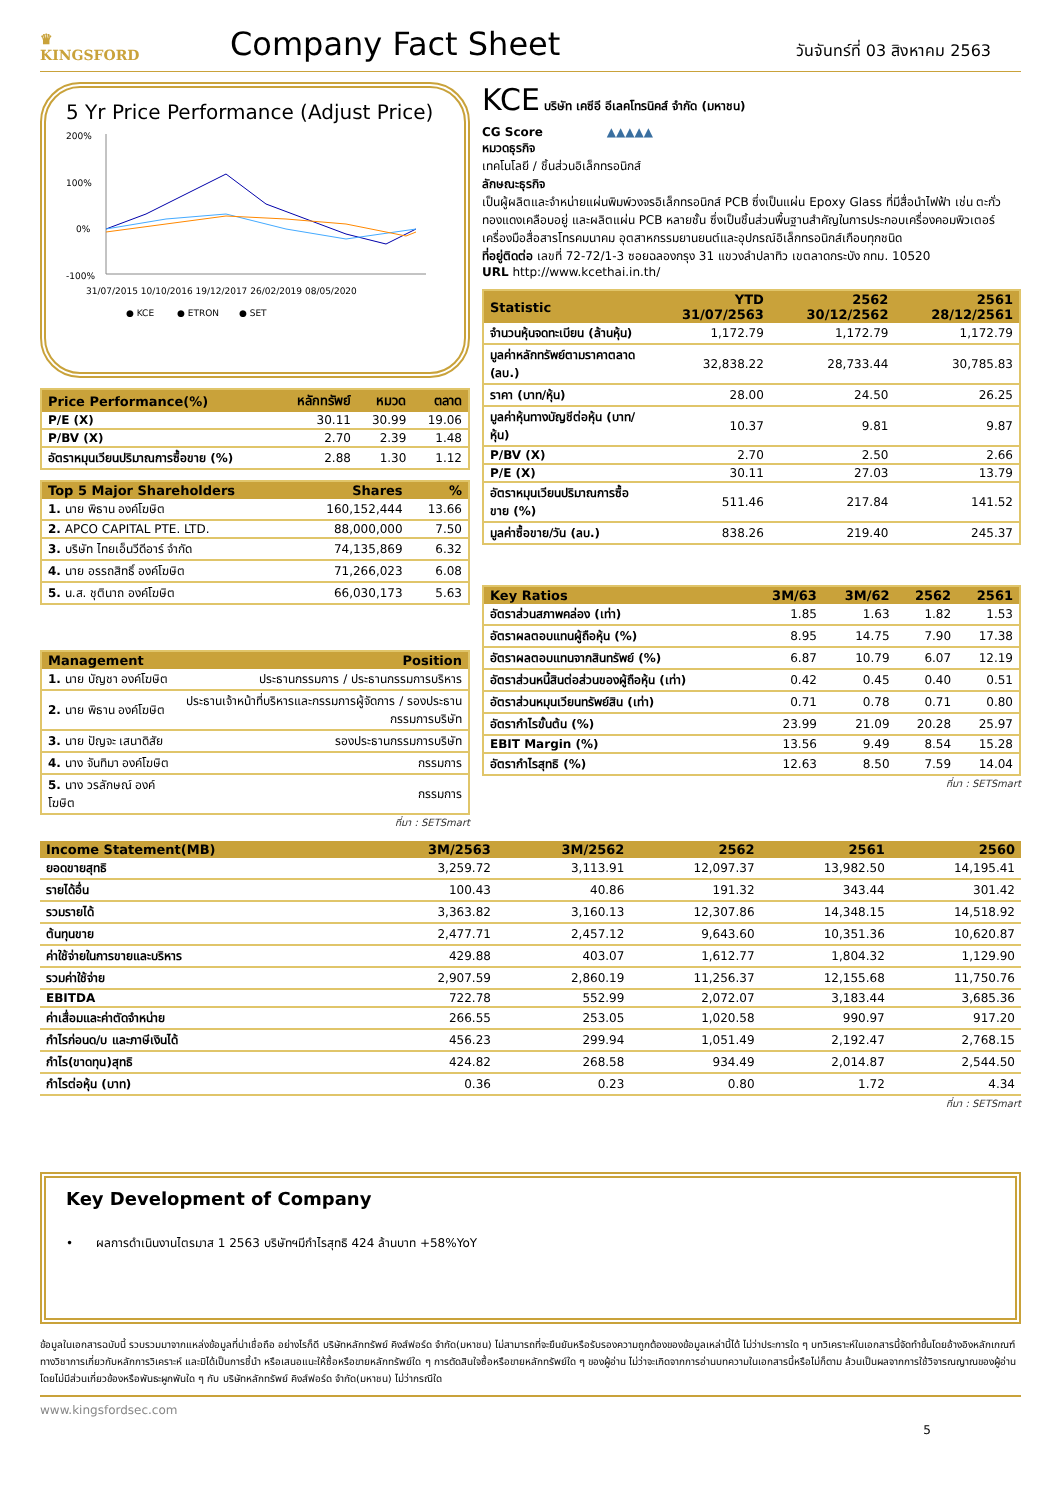♛
KINGSFORD
Company Fact Sheet
วันจันทร์ที่ 03 สิงหาคม 2563
5 Yr Price Performance (Adjust Price)
200%
100%
0%
-100%
31/07/2015 10/10/2016 19/12/2017 26/02/2019 08/05/2020
● KCE ● ETRON ● SET
| Price Performance(%) | หลักทรัพย์ | หมวด | ตลาด |
| --- | --- | --- | --- |
| P/E (X) | 30.11 | 30.99 | 19.06 |
| P/BV (X) | 2.70 | 2.39 | 1.48 |
| อัตราหมุนเวียนปริมาณการซื้อขาย (%) | 2.88 | 1.30 | 1.12 |
| Top 5 Major Shareholders | Shares | % |
| --- | --- | --- |
| 1. นาย พิธาน องค์โฆษิต | 160,152,444 | 13.66 |
| 2. APCO CAPITAL PTE. LTD. | 88,000,000 | 7.50 |
| 3. บริษัท ไทยเอ็นวีดีอาร์ จำกัด | 74,135,869 | 6.32 |
| 4. นาย อรรถสิทธิ์ องค์โฆษิต | 71,266,023 | 6.08 |
| 5. น.ส. ชุตินาถ องค์โฆษิต | 66,030,173 | 5.63 |
| Management | Position |
| --- | --- |
| 1. นาย บัญชา องค์โฆษิต | ประธานกรรมการ / ประธานกรรมการบริหาร |
| 2. นาย พิธาน องค์โฆษิต | ประธานเจ้าหน้าที่บริหารและกรรมการผู้จัดการ / รองประธานกรรมการบริษัท |
| 3. นาย ปัญจะ เสนาดิสัย | รองประธานกรรมการบริษัท |
| 4. นาง จันทิมา องค์โฆษิต | กรรมการ |
| 5. นาง วรลักษณ์ องค์โฆษิต | กรรมการ |
ที่มา : SETSmart
KCE บริษัท เคซีอี อีเลคโทรนิคส์ จำกัด (มหาชน)
CG Score ▲▲▲▲▲
หมวดธุรกิจ
เทคโนโลยี / ชิ้นส่วนอิเล็กทรอนิกส์
ลักษณะธุรกิจ
เป็นผู้ผลิตและจำหน่ายแผ่นพิมพ์วงจรอิเล็กทรอนิกส์ PCB ซึ่งเป็นแผ่น Epoxy Glass ที่มีสื่อนำไฟฟ้า เช่น ตะกั่ว ทองแดงเคลือบอยู่ และผลิตแผ่น PCB หลายชั้น ซึ่งเป็นชิ้นส่วนพื้นฐานสำคัญในการประกอบเครื่องคอมพิวเตอร์ เครื่องมือสื่อสารโทรคมนาคม อุตสาหกรรมยานยนต์และอุปกรณ์อิเล็กทรอนิกส์เกือบทุกชนิด
ที่อยู่ติดต่อ เลขที่ 72-72/1-3 ซอยฉลองกรุง 31 แขวงลำปลาทิว เขตลาดกระบัง กทม. 10520
URL http://www.kcethai.in.th/
| Statistic | YTD 31/07/2563 | 2562 30/12/2562 | 2561 28/12/2561 |
| --- | --- | --- | --- |
| จำนวนหุ้นจดทะเบียน (ล้านหุ้น) | 1,172.79 | 1,172.79 | 1,172.79 |
| มูลค่าหลักทรัพย์ตามราคาตลาด (ลบ.) | 32,838.22 | 28,733.44 | 30,785.83 |
| ราคา (บาท/หุ้น) | 28.00 | 24.50 | 26.25 |
| มูลค่าหุ้นทางบัญชีต่อหุ้น (บาท/หุ้น) | 10.37 | 9.81 | 9.87 |
| P/BV (X) | 2.70 | 2.50 | 2.66 |
| P/E (X) | 30.11 | 27.03 | 13.79 |
| อัตราหมุนเวียนปริมาณการซื้อขาย (%) | 511.46 | 217.84 | 141.52 |
| มูลค่าซื้อขาย/วัน (ลบ.) | 838.26 | 219.40 | 245.37 |
| Key Ratios | 3M/63 | 3M/62 | 2562 | 2561 |
| --- | --- | --- | --- | --- |
| อัตราส่วนสภาพคล่อง (เท่า) | 1.85 | 1.63 | 1.82 | 1.53 |
| อัตราผลตอบแทนผู้ถือหุ้น (%) | 8.95 | 14.75 | 7.90 | 17.38 |
| อัตราผลตอบแทนจากสินทรัพย์ (%) | 6.87 | 10.79 | 6.07 | 12.19 |
| อัตราส่วนหนี้สินต่อส่วนของผู้ถือหุ้น (เท่า) | 0.42 | 0.45 | 0.40 | 0.51 |
| อัตราส่วนหมุนเวียนทรัพย์สิน (เท่า) | 0.71 | 0.78 | 0.71 | 0.80 |
| อัตรากำไรขั้นต้น (%) | 23.99 | 21.09 | 20.28 | 25.97 |
| EBIT Margin (%) | 13.56 | 9.49 | 8.54 | 15.28 |
| อัตรากำไรสุทธิ (%) | 12.63 | 8.50 | 7.59 | 14.04 |
ที่มา : SETSmart
| Income Statement(MB) | 3M/2563 | 3M/2562 | 2562 | 2561 | 2560 |
| --- | --- | --- | --- | --- | --- |
| ยอดขายสุทธิ | 3,259.72 | 3,113.91 | 12,097.37 | 13,982.50 | 14,195.41 |
| รายได้อื่น | 100.43 | 40.86 | 191.32 | 343.44 | 301.42 |
| รวมรายได้ | 3,363.82 | 3,160.13 | 12,307.86 | 14,348.15 | 14,518.92 |
| ต้นทุนขาย | 2,477.71 | 2,457.12 | 9,643.60 | 10,351.36 | 10,620.87 |
| ค่าใช้จ่ายในการขายและบริหาร | 429.88 | 403.07 | 1,612.77 | 1,804.32 | 1,129.90 |
| รวมค่าใช้จ่าย | 2,907.59 | 2,860.19 | 11,256.37 | 12,155.68 | 11,750.76 |
| EBITDA | 722.78 | 552.99 | 2,072.07 | 3,183.44 | 3,685.36 |
| ค่าเสื่อมและค่าตัดจำหน่าย | 266.55 | 253.05 | 1,020.58 | 990.97 | 917.20 |
| กำไรก่อนด/บ และภาษีเงินได้ | 456.23 | 299.94 | 1,051.49 | 2,192.47 | 2,768.15 |
| กำไร(ขาดทุน)สุทธิ | 424.82 | 268.58 | 934.49 | 2,014.87 | 2,544.50 |
| กำไรต่อหุ้น (บาท) | 0.36 | 0.23 | 0.80 | 1.72 | 4.34 |
ที่มา : SETSmart
Key Development of Company
• ผลการดำเนินงานไตรมาส 1 2563 บริษัทฯมีกำไรสุทธิ 424 ล้านบาท +58%YoY
ข้อมูลในเอกสารฉบับนี้ รวบรวมมาจากแหล่งข้อมูลที่น่าเชื่อถือ อย่างไรก็ดี บริษัทหลักทรัพย์ คิงส์ฟอร์ด จำกัด(มหาชน) ไม่สามารถที่จะยืนยันหรือรับรองความถูกต้องของข้อมูลเหล่านี้ได้ ไม่ว่าประการใด ๆ บทวิเคราะห์ในเอกสารนี้จัดทำขึ้นโดยอ้างอิงหลักเกณฑ์ทางวิชาการเกี่ยวกับหลักการวิเคราะห์ และมิได้เป็นการชี้นำ หรือเสนอแนะให้ซื้อหรือขายหลักทรัพย์ใด ๆ การตัดสินใจซื้อหรือขายหลักทรัพย์ใด ๆ ของผู้อ่าน ไม่ว่าจะเกิดจากการอ่านบทความในเอกสารนี้หรือไม่ก็ตาม ล้วนเป็นผลจากการใช้วิจารณญาณของผู้อ่าน โดยไม่มีส่วนเกี่ยวข้องหรือพันธะผูกพันใด ๆ กับ บริษัทหลักทรัพย์ คิงส์ฟอร์ด จำกัด(มหาชน) ไม่ว่ากรณีใด
www.kingsfordsec.com
5